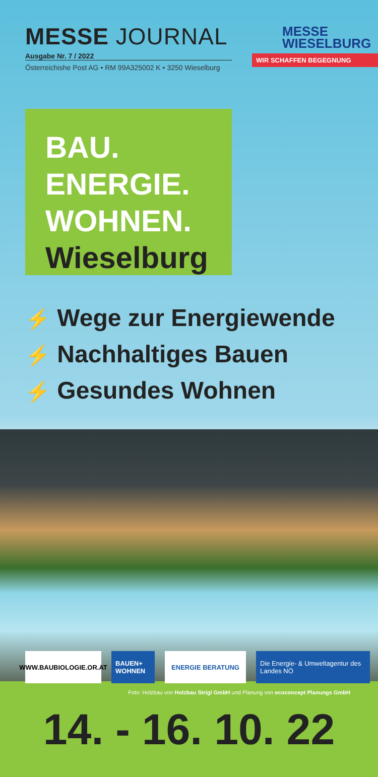MESSE JOURNAL
Ausgabe Nr. 7 / 2022
Österreichishe Post AG • RM 99A325002 K • 3250 Wieselburg
MESSE
WIESELBURG
WIR SCHAFFEN BEGEGNUNG
BAU.
ENERGIE.
WOHNEN.
Wieselburg
⚡ Wege zur Energiewende
⚡ Nachhaltiges Bauen
⚡ Gesundes Wohnen
WWW.BAUBIOLOGIE.OR.AT
BAUEN+ WOHNEN
ENERGIE BERATUNG Die Energie- & Umweltagentur des Landes NÖ
Foto: Holzbau von Holzbau Strigl GmbH und Planung von ecoconcept Planungs GmbH
14. - 16. 10. 22